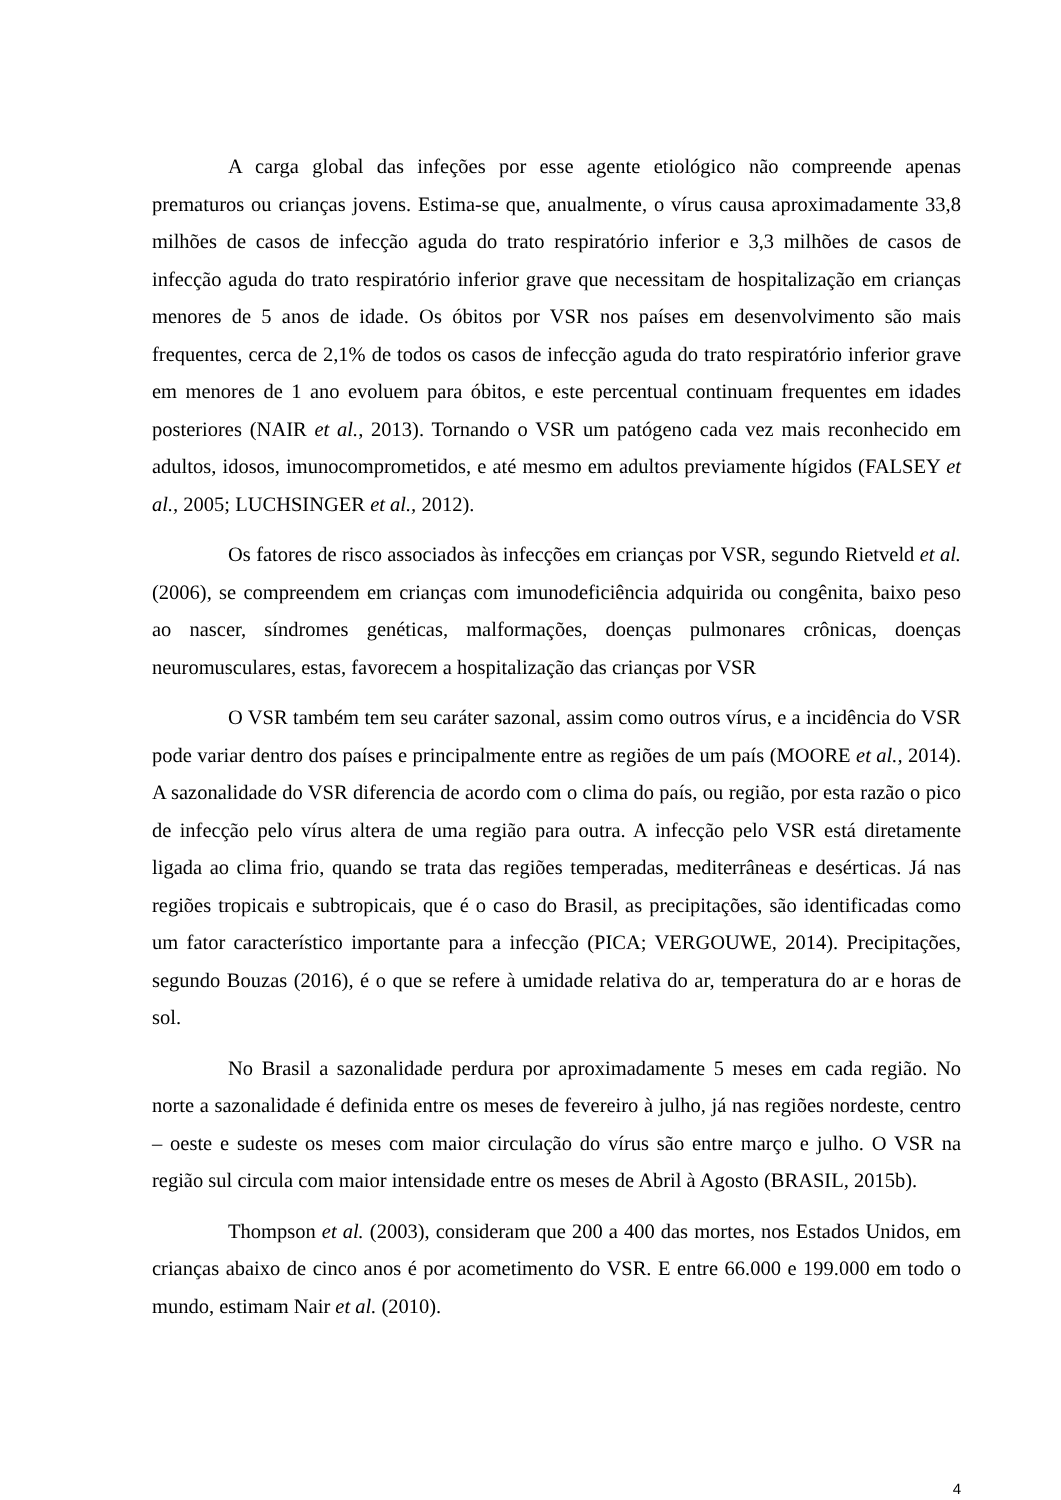A carga global das infeções por esse agente etiológico não compreende apenas prematuros ou crianças jovens. Estima-se que, anualmente, o vírus causa aproximadamente 33,8 milhões de casos de infecção aguda do trato respiratório inferior e 3,3 milhões de casos de infecção aguda do trato respiratório inferior grave que necessitam de hospitalização em crianças menores de 5 anos de idade. Os óbitos por VSR nos países em desenvolvimento são mais frequentes, cerca de 2,1% de todos os casos de infecção aguda do trato respiratório inferior grave em menores de 1 ano evoluem para óbitos, e este percentual continuam frequentes em idades posteriores (NAIR et al., 2013). Tornando o VSR um patógeno cada vez mais reconhecido em adultos, idosos, imunocomprometidos, e até mesmo em adultos previamente hígidos (FALSEY et al., 2005; LUCHSINGER et al., 2012).
Os fatores de risco associados às infecções em crianças por VSR, segundo Rietveld et al. (2006), se compreendem em crianças com imunodeficiência adquirida ou congênita, baixo peso ao nascer, síndromes genéticas, malformações, doenças pulmonares crônicas, doenças neuromusculares, estas, favorecem a hospitalização das crianças por VSR
O VSR também tem seu caráter sazonal, assim como outros vírus, e a incidência do VSR pode variar dentro dos países e principalmente entre as regiões de um país (MOORE et al., 2014). A sazonalidade do VSR diferencia de acordo com o clima do país, ou região, por esta razão o pico de infecção pelo vírus altera de uma região para outra. A infecção pelo VSR está diretamente ligada ao clima frio, quando se trata das regiões temperadas, mediterrâneas e desérticas. Já nas regiões tropicais e subtropicais, que é o caso do Brasil, as precipitações, são identificadas como um fator característico importante para a infecção (PICA; VERGOUWE, 2014). Precipitações, segundo Bouzas (2016), é o que se refere à umidade relativa do ar, temperatura do ar e horas de sol.
No Brasil a sazonalidade perdura por aproximadamente 5 meses em cada região. No norte a sazonalidade é definida entre os meses de fevereiro à julho, já nas regiões nordeste, centro – oeste e sudeste os meses com maior circulação do vírus são entre março e julho. O VSR na região sul circula com maior intensidade entre os meses de Abril à Agosto (BRASIL, 2015b).
Thompson et al. (2003), consideram que 200 a 400 das mortes, nos Estados Unidos, em crianças abaixo de cinco anos é por acometimento do VSR. E entre 66.000 e 199.000 em todo o mundo, estimam Nair et al. (2010).
4